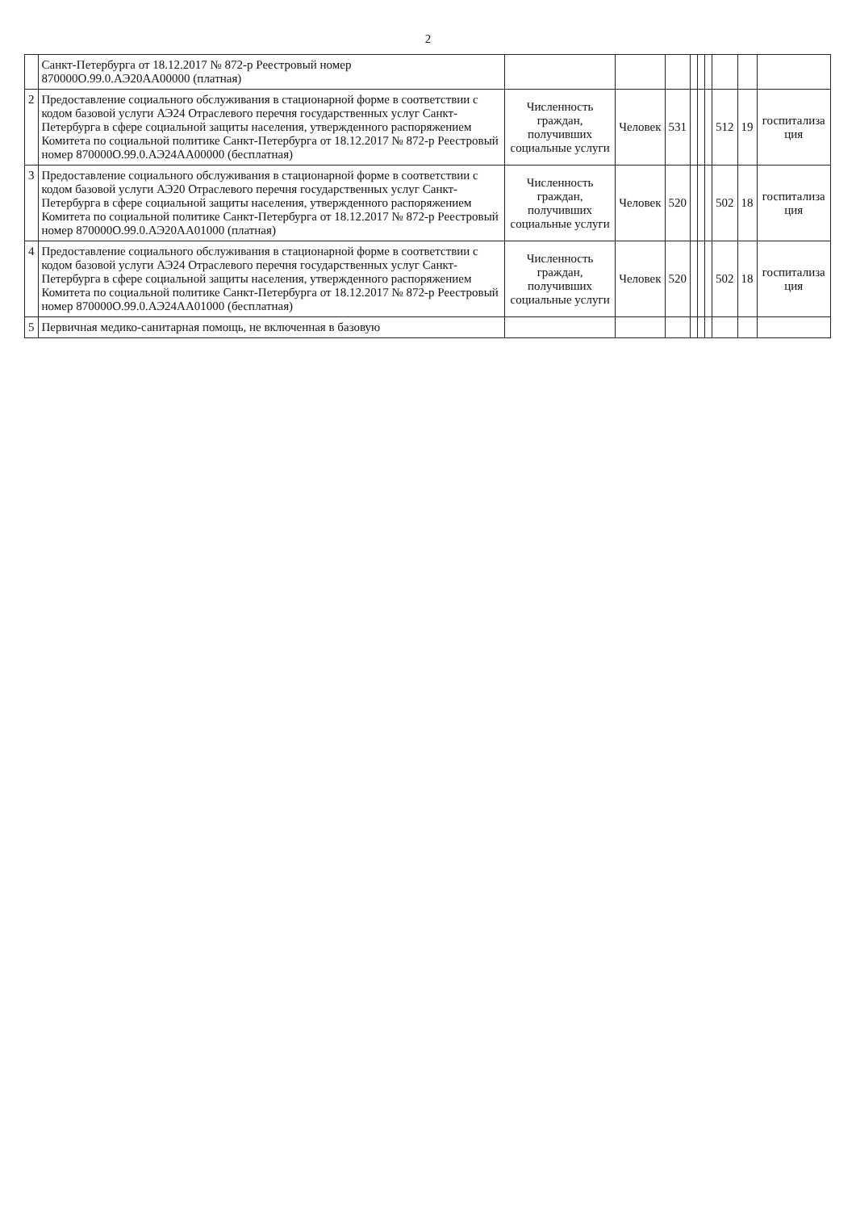2
| | Санкт-Петербурга от 18.12.2017 № 872-р Реестровый номер 870000О.99.0.АЭ20АА00000 (платная) | | | | | | | | | |
| 2 | Предоставление социального обслуживания в стационарной форме в соответствии с кодом базовой услуги АЭ24 Отраслевого перечня государственных услуг Санкт-Петербурга в сфере социальной защиты населения, утвержденного распоряжением Комитета по социальной политике Санкт-Петербурга от 18.12.2017 № 872-р Реестровый номер 870000О.99.0.АЭ24АА00000 (бесплатная) | Численность граждан, получивших социальные услуги | Человек | 531 | | | | 512 | 19 | госпитализа ция |
| 3 | Предоставление социального обслуживания в стационарной форме в соответствии с кодом базовой услуги АЭ20 Отраслевого перечня государственных услуг Санкт-Петербурга в сфере социальной защиты населения, утвержденного распоряжением Комитета по социальной политике Санкт-Петербурга от 18.12.2017 № 872-р Реестровый номер 870000О.99.0.АЭ20АА01000 (платная) | Численность граждан, получивших социальные услуги | Человек | 520 | | | | 502 | 18 | госпитализа ция |
| 4 | Предоставление социального обслуживания в стационарной форме в соответствии с кодом базовой услуги АЭ24 Отраслевого перечня государственных услуг Санкт-Петербурга в сфере социальной защиты населения, утвержденного распоряжением Комитета по социальной политике Санкт-Петербурга от 18.12.2017 № 872-р Реестровый номер 870000О.99.0.АЭ24АА01000 (бесплатная) | Численность граждан, получивших социальные услуги | Человек | 520 | | | | 502 | 18 | госпитализа ция |
| 5 | Первичная медико-санитарная помощь, не включенная в базовую | | | | | | | | | |